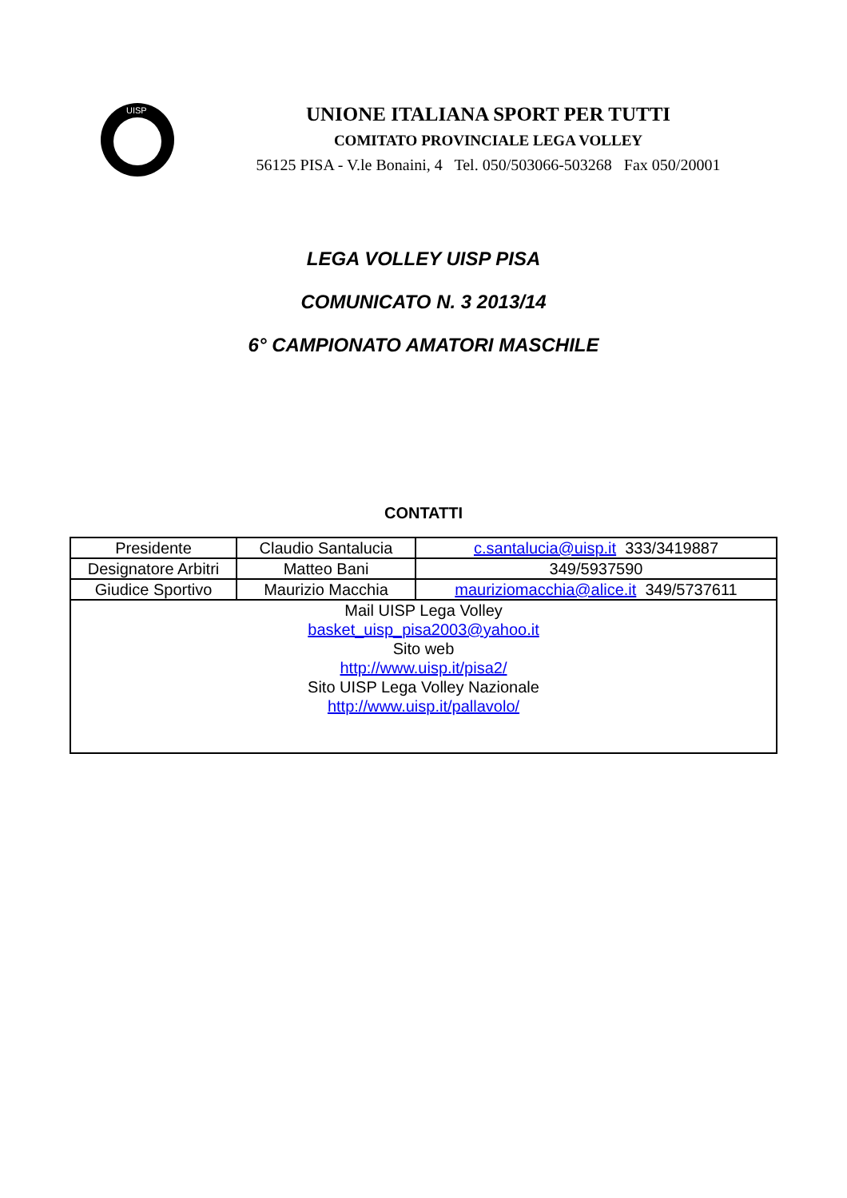UISP
UNIONE ITALIANA SPORT PER TUTTI
COMITATO PROVINCIALE LEGA VOLLEY
56125 PISA - V.le Bonaini, 4 Tel. 050/503066-503268 Fax 050/20001
LEGA VOLLEY UISP PISA
COMUNICATO N. 3 2013/14
6° CAMPIONATO AMATORI MASCHILE
CONTATTI
| Presidente | Claudio Santalucia | c.santalucia@uisp.it 333/3419887 |
| Designatore Arbitri | Matteo Bani | 349/5937590 |
| Giudice Sportivo | Maurizio Macchia | mauriziomacchia@alice.it 349/5737611 |
| Mail UISP Lega Volley basket_uisp_pisa2003@yahoo.it Sito web http://www.uisp.it/pisa2/ Sito UISP Lega Volley Nazionale http://www.uisp.it/pallavolo/ | | |